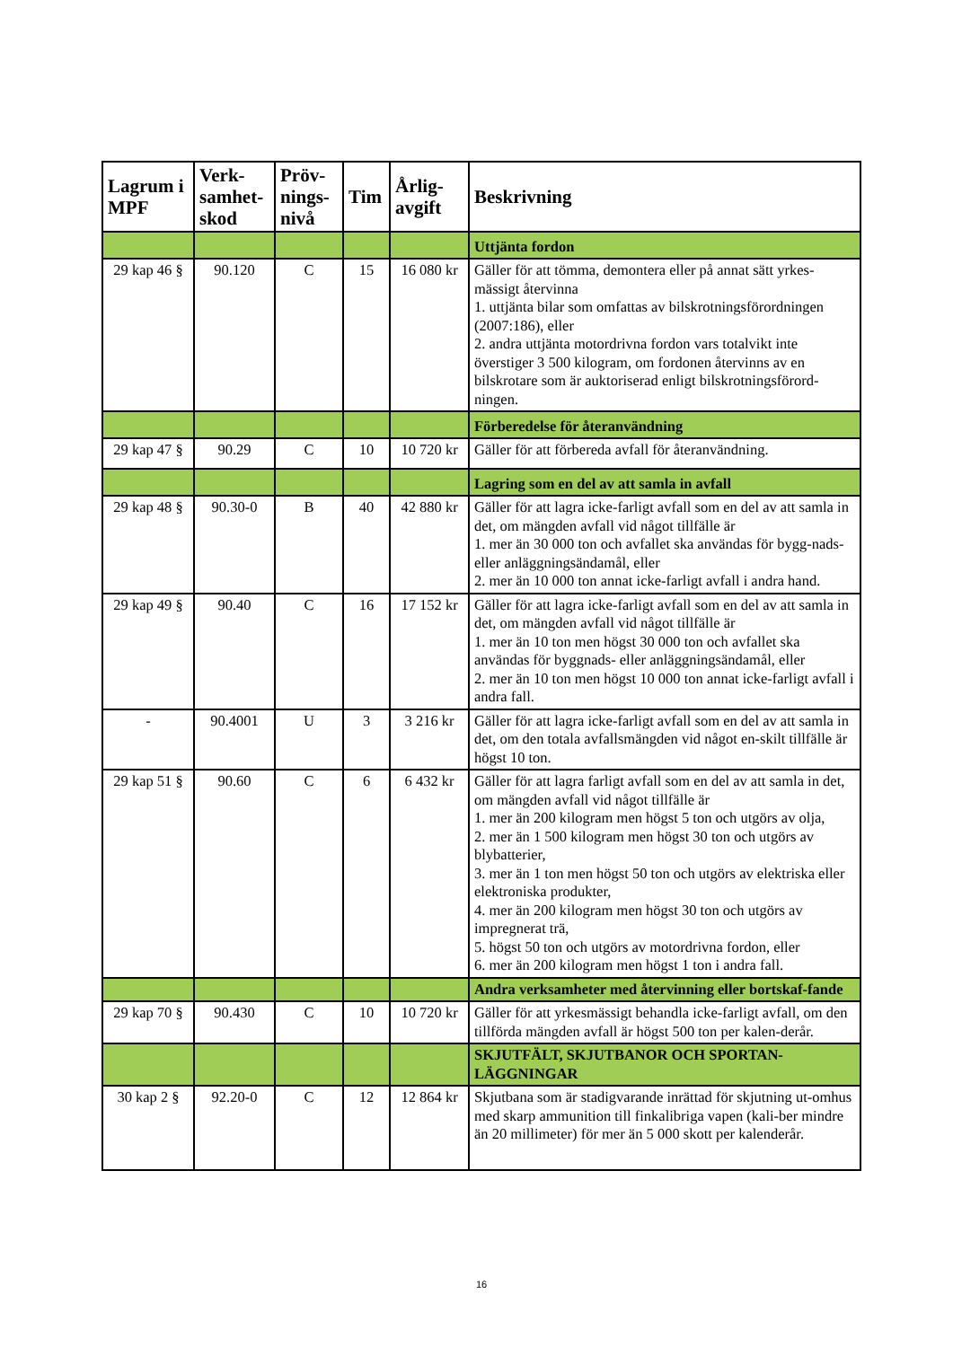| Lagrum i MPF | Verk-samhet-skod | Pröv-nings-nivå | Tim | Årlig-avgift | Beskrivning |
| --- | --- | --- | --- | --- | --- |
| | | | | | Uttjänta fordon |
| 29 kap 46 § | 90.120 | C | 15 | 16 080 kr | Gäller för att tömma, demontera eller på annat sätt yrkes-mässigt återvinna 1. uttjänta bilar som omfattas av bilskrotningsförordningen (2007:186), eller 2. andra uttjänta motordrivna fordon vars totalvikt inte överstiger 3 500 kilogram, om fordonen återvinns av en bilskrotare som är auktoriserad enligt bilskrotningsförord-ningen. |
| | | | | | Förberedelse för återanvändning |
| 29 kap 47 § | 90.29 | C | 10 | 10 720 kr | Gäller för att förbereda avfall för återanvändning. |
| | | | | | Lagring som en del av att samla in avfall |
| 29 kap 48 § | 90.30-0 | B | 40 | 42 880 kr | Gäller för att lagra icke-farligt avfall som en del av att samla in det, om mängden avfall vid något tillfälle är 1. mer än 30 000 ton och avfallet ska användas för bygg-nads- eller anläggningsändamål, eller 2. mer än 10 000 ton annat icke-farligt avfall i andra hand. |
| 29 kap 49 § | 90.40 | C | 16 | 17 152 kr | Gäller för att lagra icke-farligt avfall som en del av att samla in det, om mängden avfall vid något tillfälle är 1. mer än 10 ton men högst 30 000 ton och avfallet ska användas för byggnads- eller anläggningsändamål, eller 2. mer än 10 ton men högst 10 000 ton annat icke-farligt avfall i andra fall. |
| - | 90.4001 | U | 3 | 3 216 kr | Gäller för att lagra icke-farligt avfall som en del av att samla in det, om den totala avfallsmängden vid något en-skilt tillfälle är högst 10 ton. |
| 29 kap 51 § | 90.60 | C | 6 | 6 432 kr | Gäller för att lagra farligt avfall som en del av att samla in det, om mängden avfall vid något tillfälle är 1. mer än 200 kilogram men högst 5 ton och utgörs av olja, 2. mer än 1 500 kilogram men högst 30 ton och utgörs av blybatterier, 3. mer än 1 ton men högst 50 ton och utgörs av elektriska eller elektroniska produkter, 4. mer än 200 kilogram men högst 30 ton och utgörs av impregnerat trä, 5. högst 50 ton och utgörs av motordrivna fordon, eller 6. mer än 200 kilogram men högst 1 ton i andra fall. |
| | | | | | Andra verksamheter med återvinning eller bortskaf-fande |
| 29 kap 70 § | 90.430 | C | 10 | 10 720 kr | Gäller för att yrkesmässigt behandla icke-farligt avfall, om den tillförda mängden avfall är högst 500 ton per kalen-derår. |
| | | | | | SKJUTFÄLT, SKJUTBANOR OCH SPORTAN-LÄGGNINGAR |
| 30 kap 2 § | 92.20-0 | C | 12 | 12 864 kr | Skjutbana som är stadigvarande inrättad för skjutning ut-omhus med skarp ammunition till finkalibriga vapen (kali-ber mindre än 20 millimeter) för mer än 5 000 skott per kalenderår. |
16